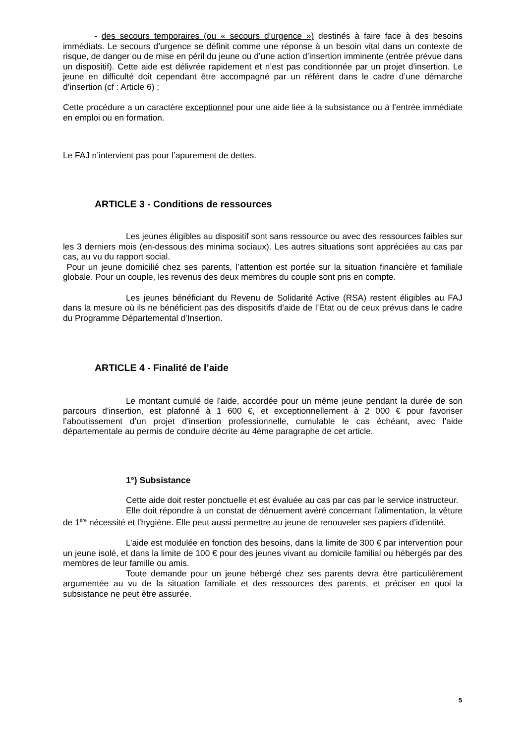- des secours temporaires (ou « secours d’urgence ») destinés à faire face à des besoins immédiats. Le secours d’urgence se définit comme une réponse à un besoin vital dans un contexte de risque, de danger ou de mise en péril du jeune ou d’une action d’insertion imminente (entrée prévue dans un dispositif). Cette aide est délivrée rapidement et n’est pas conditionnée par un projet d’insertion. Le jeune en difficulté doit cependant être accompagné par un référent dans le cadre d’une démarche d’insertion (cf : Article 6) ;
Cette procédure a un caractère exceptionnel pour une aide liée à la subsistance ou à l’entrée immédiate en emploi ou en formation.
Le FAJ n’intervient pas pour l’apurement de dettes.
ARTICLE 3 - Conditions de ressources
Les jeunes éligibles au dispositif sont sans ressource ou avec des ressources faibles sur les 3 derniers mois (en-dessous des minima sociaux). Les autres situations sont appréciées au cas par cas, au vu du rapport social.
Pour un jeune domicilié chez ses parents, l’attention est portée sur la situation financière et familiale globale. Pour un couple, les revenus des deux membres du couple sont pris en compte.
Les jeunes bénéficiant du Revenu de Solidarité Active (RSA) restent éligibles au FAJ dans la mesure où ils ne bénéficient pas des dispositifs d’aide de l’Etat ou de ceux prévus dans le cadre du Programme Départemental d’Insertion.
ARTICLE 4 - Finalité de l’aide
Le montant cumulé de l'aide, accordée pour un même jeune pendant la durée de son parcours d'insertion, est plafonné à 1 600 €, et exceptionnellement à 2 000 € pour favoriser l’aboutissement d’un projet d’insertion professionnelle, cumulable le cas échéant, avec l’aide départementale au permis de conduire décrite au 4ème paragraphe de cet article.
1°) Subsistance
Cette aide doit rester ponctuelle et est évaluée au cas par cas par le service instructeur.
Elle doit répondre à un constat de dénuement avéré concernant l’alimentation, la vêture de 1<sup>ère</sup> nécessité et l’hygiène. Elle peut aussi permettre au jeune de renouveler ses papiers d’identité.
L’aide est modulée en fonction des besoins, dans la limite de 300 € par intervention pour un jeune isolé, et dans la limite de 100 € pour des jeunes vivant au domicile familial ou hébergés par des membres de leur famille ou amis.
Toute demande pour un jeune hébergé chez ses parents devra être particulièrement argumentée au vu de la situation familiale et des ressources des parents, et préciser en quoi la subsistance ne peut être assurée.
5